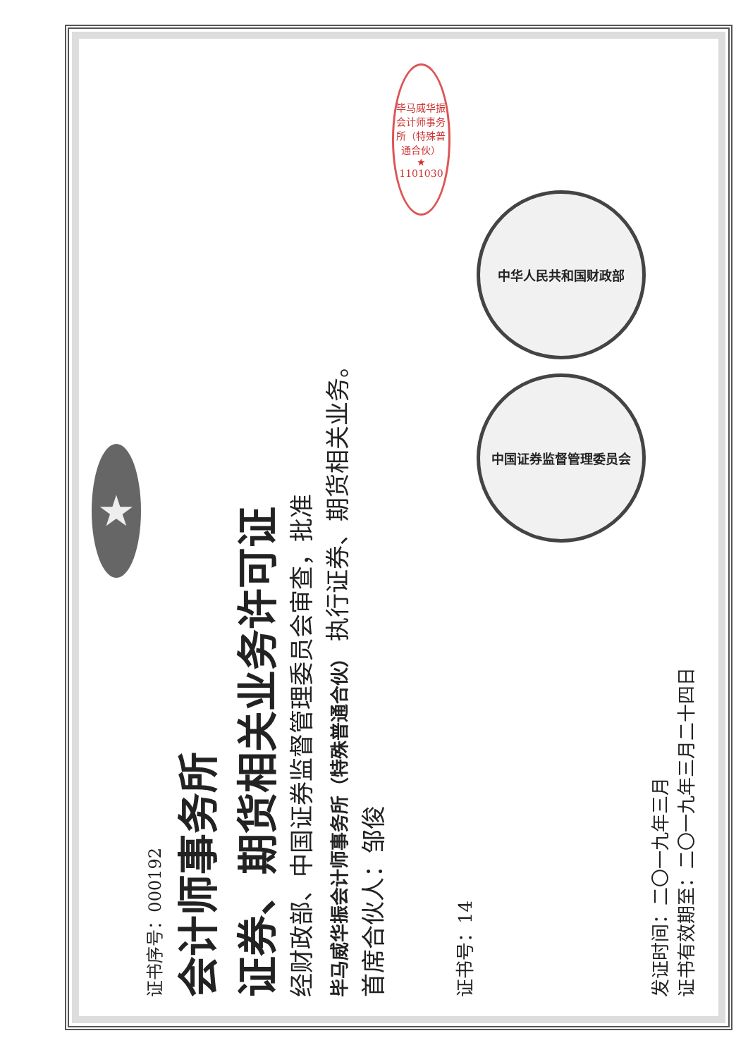★
证书序号：000192
会计师事务所
证券、期货相关业务许可证
经财政部、中国证券监督管理委员会审查，批准
毕马威华振会计师事务所（特殊普通合伙） 执行证券、期货相关业务。
首席合伙人：邹俊
毕马威华振会计师事务所（特殊普通合伙）
★
1101030
证书号：14
中华人民共和国财政部
中国证券监督管理委员会
发证时间：二〇一九年三月
证书有效期至：二〇一九年三月二十四日